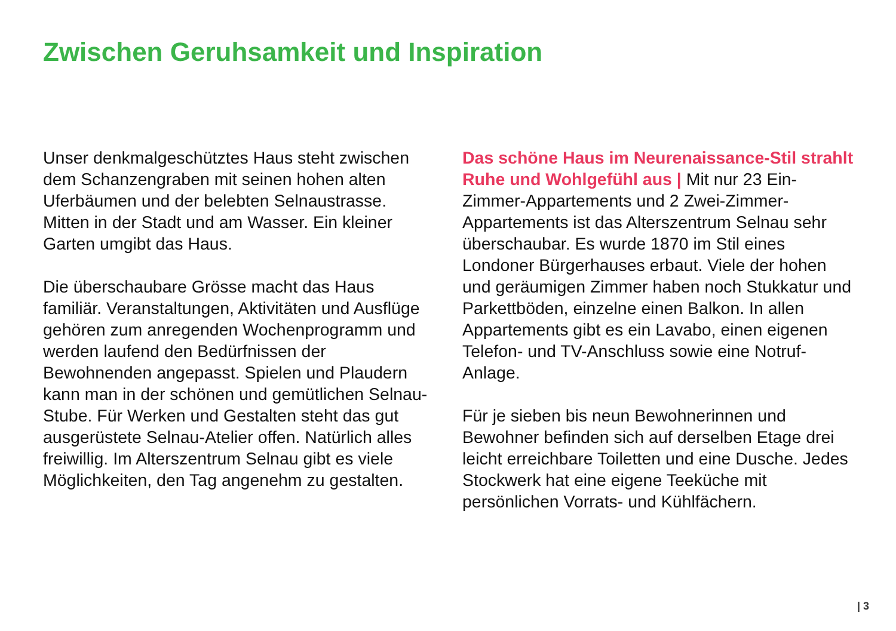Zwischen Geruhsamkeit und Inspiration
Unser denkmalgeschütztes Haus steht zwi­schen dem Schanzengraben mit seinen hohen alten Uferbäumen und der belebten Selnau­strasse. Mitten in der Stadt und am Wasser. Ein kleiner Garten umgibt das Haus.
Die überschaubare Grösse macht das Haus familiär. Veranstaltungen, Aktivitäten und Aus­flüge gehören zum anregenden Wochenpro­gramm und werden laufend den Bedürfnissen der Bewohnenden angepasst. Spielen und Plaudern kann man in der schönen und gemüt­lichen Selnau-Stube. Für Werken und Gestal­ten steht das gut ausgerüstete Selnau-Atelier offen. Natürlich alles freiwillig. Im Alters­zentrum Selnau gibt es viele Möglichkeiten, den Tag angenehm zu gestalten.
Das schöne Haus im Neurenaissance-Stil strahlt Ruhe und Wohlgefühl aus | Mit nur 23 Ein-Zimmer-Appartements und 2 Zwei-Zimmer-Appartements ist das Alterszentrum Selnau sehr überschaubar. Es wurde 1870 im Stil eines Londoner Bürgerhauses erbaut. Viele der hohen und geräumigen Zimmer haben noch Stukkatur und Parkettböden, ein­zelne einen Balkon. In allen Appartements gibt es ein Lavabo, einen eigenen Telefon- und TV-Anschluss sowie eine Notruf-Anlage.
Für je sieben bis neun Bewohnerinnen und Bewohner befinden sich auf derselben Etage drei leicht erreichbare Toiletten und eine Dusche. Jedes Stockwerk hat eine eigene Teeküche mit persönlichen Vorrats- und Kühl­fächern.
| 3